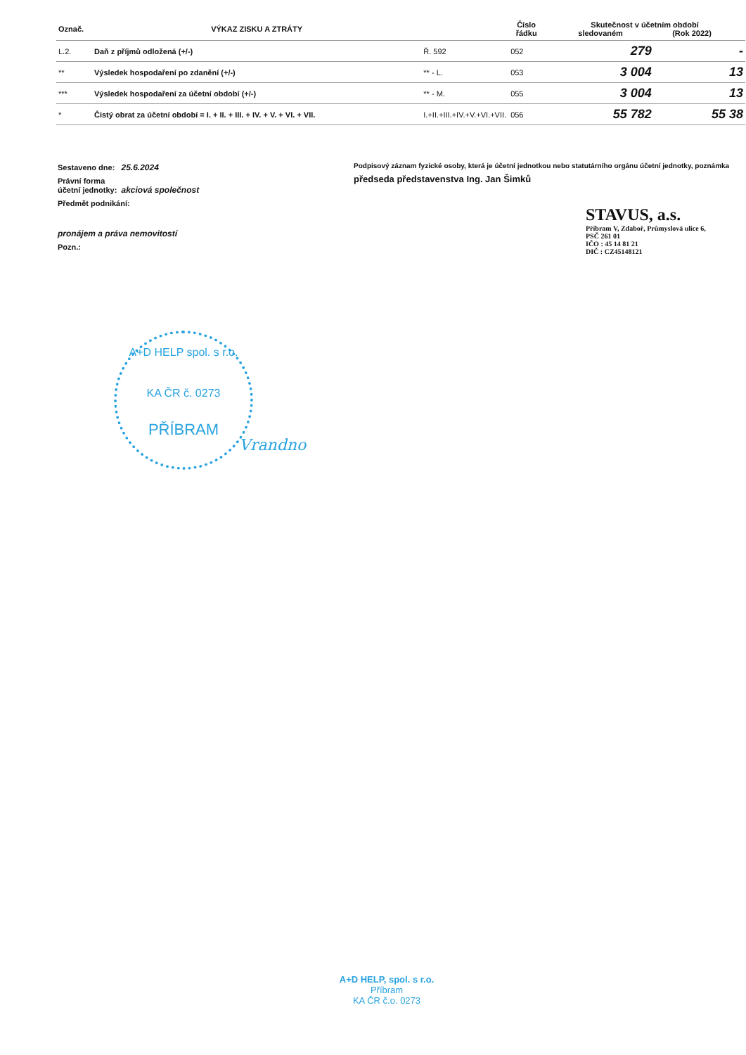| Označ. | VÝKAZ ZISKU A ZTRÁTY | | Číslo řádku | Skutečnost v účetním období sledovaném (Rok 2022) | |
| --- | --- | --- | --- | --- | --- |
| L.2. | Daň z příjmů odložená (+/-) | Ř. 592 | 052 | 279 | - |
| ** | Výsledek hospodaření po zdanění (+/-) | ** - L. | 053 | 3 004 | 13 |
| *** | Výsledek hospodaření za účetní období (+/-) | ** - M. | 055 | 3 004 | 13 |
| * | Čistý obrat za účetní období = I. + II. + III. + IV. + V. + VI. + VII. | I.+II.+III.+IV.+V.+VI.+VII. | 056 | 55 782 | 55 38 |
Sestaveno dne: 25.6.2024
Právní forma
účetní jednotky: akciová společnost
Předmět podnikání:
pronájem a práva nemovitostí
Pozn.:
Podpisový záznam fyzické osoby, která je účetní jednotkou nebo statutárního orgánu účetní jednotky, poznámka
předseda představenstva Ing. Jan Šimků
STAVUS, a.s.
Příbram V, Zdaboř, Průmyslová ulice 6,
PSČ 261 01
IČO : 45 14 81 21
DIČ : CZ45148121
A+D HELP spol. s r.o.
KA ČR č. 0273
PŘÍBRAM
Vrandno
A+D HELP, spol. s r.o.
Příbram
KA ČR č.o. 0273